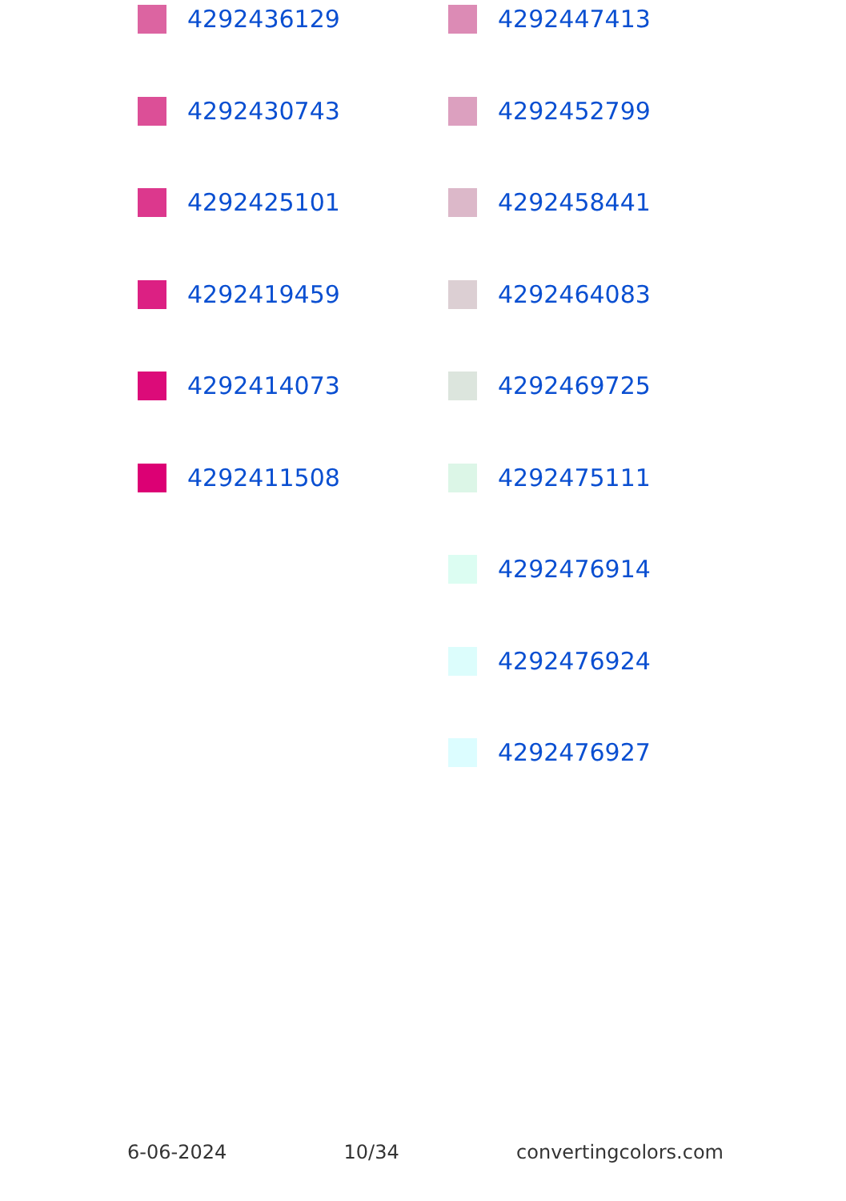4292436129
4292430743
4292425101
4292419459
4292414073
4292411508
4292447413
4292452799
4292458441
4292464083
4292469725
4292475111
4292476914
4292476924
4292476927
6-06-2024 10/34 convertingcolors.com